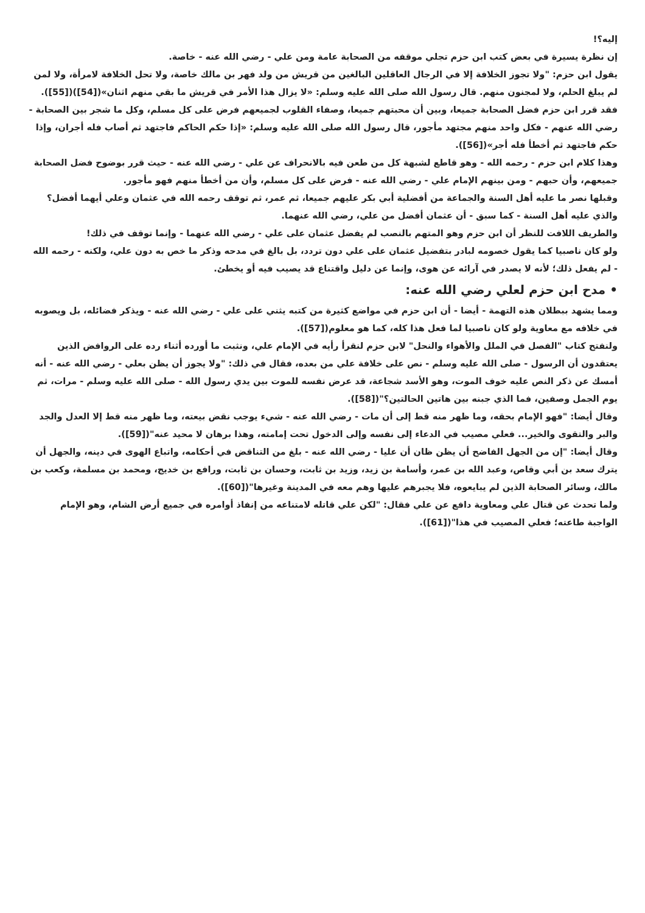إليه؟!
إن نظرة يسيرة في بعض كتب ابن حزم تجلي موقفه من الصحابة عامة ومن علي - رضي الله عنه - خاصة.
يقول ابن حزم: "ولا تجوز الخلافة إلا في الرجال العاقلين البالغين من قريش من ولد فهر بن مالك خاصة، ولا تحل الخلافة لامرأة، ولا لمن لم يبلغ الحلم، ولا لمجنون منهم. قال رسول الله صلى الله عليه وسلم: «لا يزال هذا الأمر في قريش ما بقي منهم اثنان»([54])([55]).
فقد قرر ابن حزم فضل الصحابة جميعا، وبين أن محبتهم جميعا، وصفاء القلوب لجميعهم فرض على كل مسلم، وكل ما شجر بين الصحابة - رضي الله عنهم - فكل واحد منهم مجتهد مأجور، قال رسول الله صلى الله عليه وسلم: «إذا حكم الحاكم فاجتهد ثم أصاب فله أجران، وإذا حكم فاجتهد ثم أخطأ فله أجر»([56]).
وهذا كلام ابن حزم - رحمه الله - وهو قاطع لشبهة كل من طعن فيه بالانحراف عن علي - رضي الله عنه - حيث قرر بوضوح فضل الصحابة جميعهم، وأن حبهم - ومن بينهم الإمام علي - رضي الله عنه - فرض على كل مسلم، وأن من أخطأ منهم فهو مأجور.
وقبلها نصر ما عليه أهل السنة والجماعة من أفضلية أبي بكر عليهم جميعا، ثم عمر، ثم توقف رحمه الله في عثمان وعلي أيهما أفضل؟ والذي عليه أهل السنة - كما سبق - أن عثمان أفضل من علي، رضي الله عنهما.
والطريف اللافت للنظر أن ابن حزم وهو المتهم بالنصب لم يفضل عثمان على علي - رضي الله عنهما - وإنما توقف في ذلك!
ولو كان ناصبيا كما يقول خصومه لبادر بتفضيل عثمان على علي دون تردد، بل بالغ في مدحه وذكر ما خص به دون علي، ولكنه - رحمه الله - لم يفعل ذلك؛ لأنه لا يصدر في آرائه عن هوى، وإنما عن دليل واقتناع قد يصيب فيه أو يخطئ.
• مدح ابن حزم لعلي رضي الله عنه:
ومما يشهد ببطلان هذه التهمة - أيضا - أن ابن حزم في مواضع كثيرة من كتبه يثني على علي - رضي الله عنه - ويذكر فضائله، بل ويصوبه في خلافه مع معاوية ولو كان ناصبيا لما فعل هذا كله، كما هو معلوم([57]).
ولنفتح كتاب "الفصل في الملل والأهواء والنحل" لابن حزم لنقرأ رأيه في الإمام علي، ونثبت ما أورده أثناء رده على الروافض الذين يعتقدون أن الرسول - صلى الله عليه وسلم - نص على خلافة علي من بعده، فقال في ذلك: "ولا يجوز أن يظن بعلي - رضي الله عنه - أنه أمسك عن ذكر النص عليه خوف الموت، وهو الأسد شجاعة، قد عرض نفسه للموت بين يدي رسول الله - صلى الله عليه وسلم - مرات، ثم يوم الجمل وصفين، فما الذي جبنه بين هاتين الحالتين؟"([58]).
وقال أيضا: "فهو الإمام بحقه، وما ظهر منه قط إلى أن مات - رضي الله عنه - شيء يوجب نقض بيعته، وما ظهر منه قط إلا العدل والجد والبر والتقوى والخير... فعلي مصيب في الدعاء إلى نفسه وإلى الدخول تحت إمامته، وهذا برهان لا محيد عنه"([59]).
وقال أيضا: "إن من الجهل الفاضح أن يظن ظان أن عليا - رضي الله عنه - بلغ من التناقض في أحكامه، واتباع الهوى في دينه، والجهل أن يترك سعد بن أبي وقاص، وعبد الله بن عمر، وأسامة بن زيد، وزيد بن ثابت، وحسان بن ثابت، ورافع بن خديج، ومحمد بن مسلمة، وكعب بن مالك، وسائر الصحابة الذين لم يبايعوه، فلا يجبرهم عليها وهم معه في المدينة وغيرها"([60]).
ولما تحدث عن قتال علي ومعاوية دافع عن علي فقال: "لكن علي قاتله لامتناعه من إنفاذ أوامره في جميع أرض الشام، وهو الإمام الواجبة طاعته؛ فعلي المصيب في هذا"([61]).